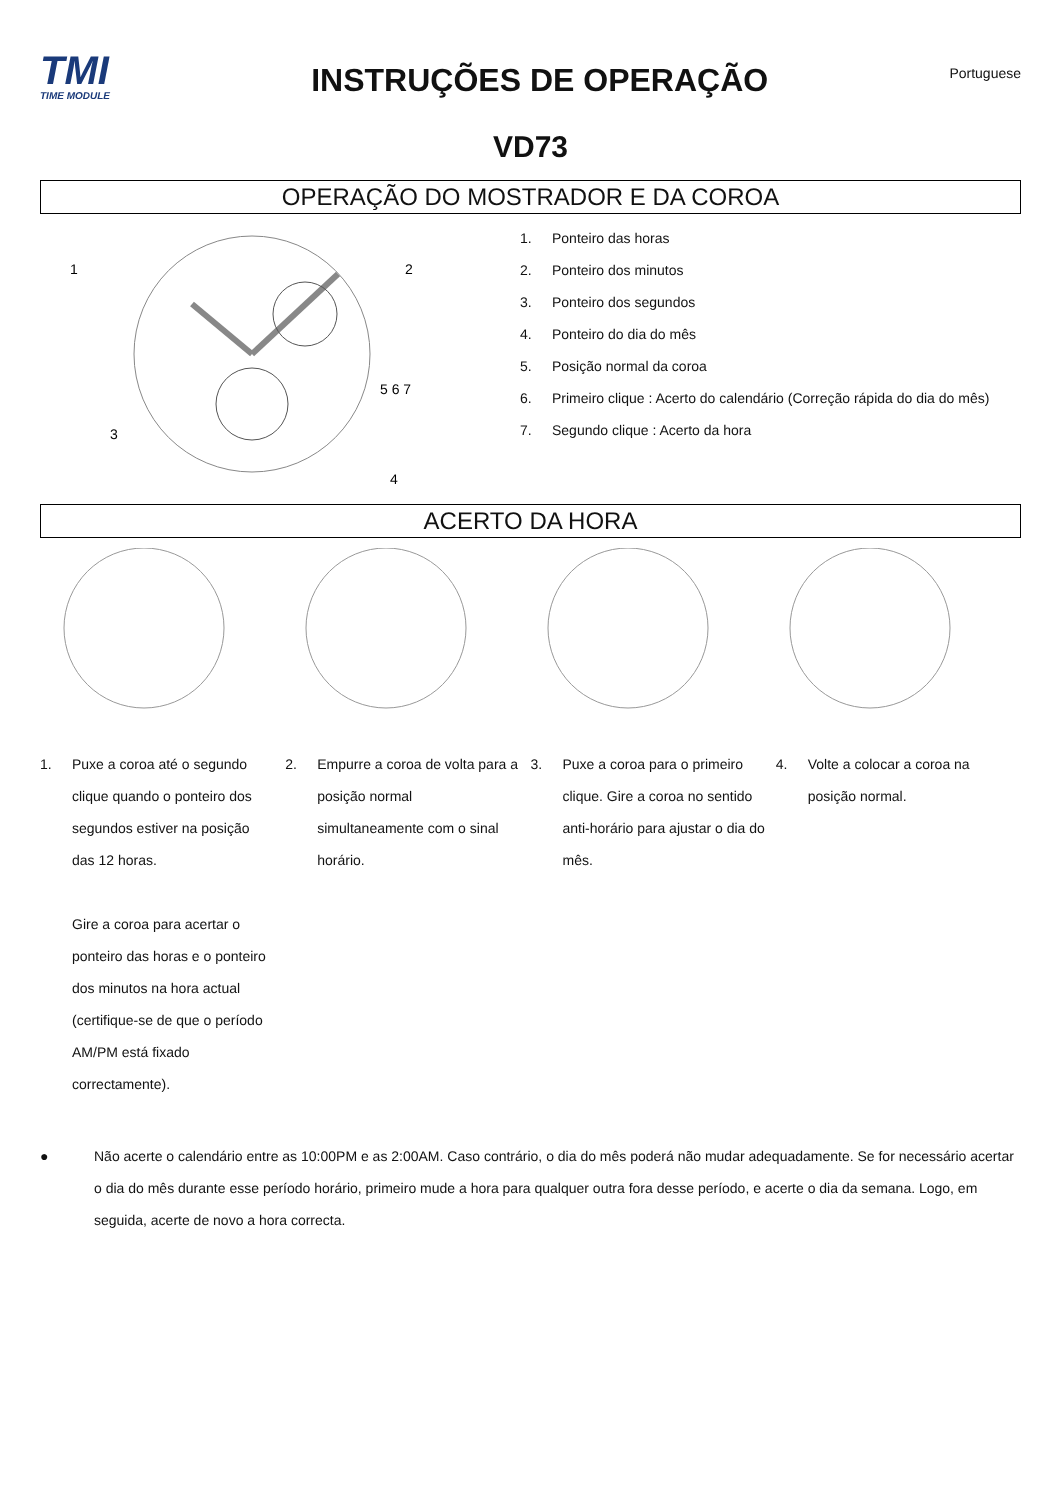TMI
TIME MODULE
INSTRUÇÕES DE OPERAÇÃO
Portuguese
VD73
OPERAÇÃO DO MOSTRADOR E DA COROA
1
2
3
4
5 6 7
1. Ponteiro das horas
2. Ponteiro dos minutos
3. Ponteiro dos segundos
4. Ponteiro do dia do mês
5. Posição normal da coroa
6. Primeiro clique : Acerto do calendário (Correção rápida do dia do mês)
7. Segundo clique : Acerto da hora
ACERTO DA HORA
1. Puxe a coroa até o segundo clique quando o ponteiro dos segundos estiver na posição das 12 horas.
Gire a coroa para acertar o ponteiro das horas e o ponteiro dos minutos na hora actual (certifique-se de que o período AM/PM está fixado correctamente).
2. Empurre a coroa de volta para a posição normal simultaneamente com o sinal horário.
3. Puxe a coroa para o primeiro clique. Gire a coroa no sentido anti-horário para ajustar o dia do mês.
4. Volte a colocar a coroa na posição normal.
● Não acerte o calendário entre as 10:00PM e as 2:00AM. Caso contrário, o dia do mês poderá não mudar adequadamente. Se for necessário acertar o dia do mês durante esse período horário, primeiro mude a hora para qualquer outra fora desse período, e acerte o dia da semana. Logo, em seguida, acerte de novo a hora correcta.